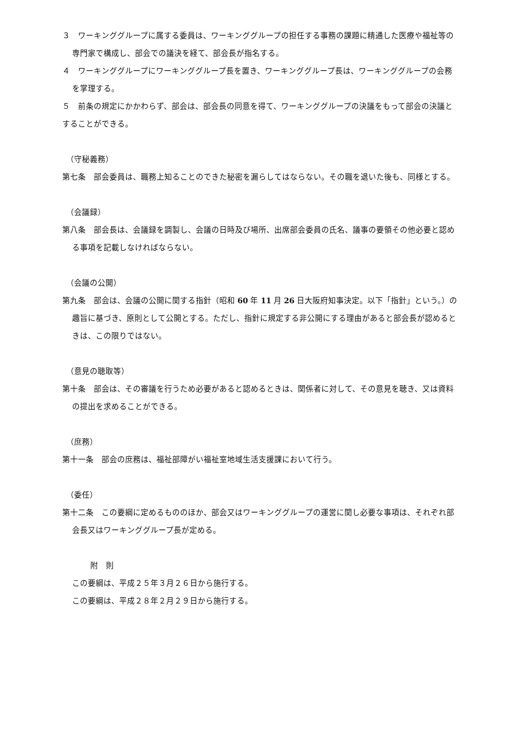３　ワーキンググループに属する委員は、ワーキンググループの担任する事務の課題に精通した医療や福祉等の専門家で構成し、部会での議決を経て、部会長が指名する。
４　ワーキンググループにワーキンググループ長を置き、ワーキンググループ長は、ワーキンググループの会務を掌理する。
５　前条の規定にかかわらず、部会は、部会長の同意を得て、ワーキンググループの決議をもって部会の決議とすることができる。
（守秘義務）
第七条　部会委員は、職務上知ることのできた秘密を漏らしてはならない。その職を退いた後も、同様とする。
（会議録）
第八条　部会長は、会議録を調製し、会議の日時及び場所、出席部会委員の氏名、議事の要領その他必要と認める事項を記載しなければならない。
（会議の公開）
第九条　部会は、会議の公開に関する指針（昭和 60 年 11 月 26 日大阪府知事決定。以下「指針」という。）の趣旨に基づき、原則として公開とする。ただし、指針に規定する非公開にする理由があると部会長が認めるときは、この限りではない。
（意見の聴取等）
第十条　部会は、その審議を行うため必要があると認めるときは、関係者に対して、その意見を聴き、又は資料の提出を求めることができる。
（庶務）
第十一条　部会の庶務は、福祉部障がい福祉室地域生活支援課において行う。
（委任）
第十二条　この要綱に定めるもののほか、部会又はワーキンググループの運営に関し必要な事項は、それぞれ部会長又はワーキンググループ長が定める。
附　則
この要綱は、平成２５年３月２６日から施行する。
この要綱は、平成２８年２月２９日から施行する。